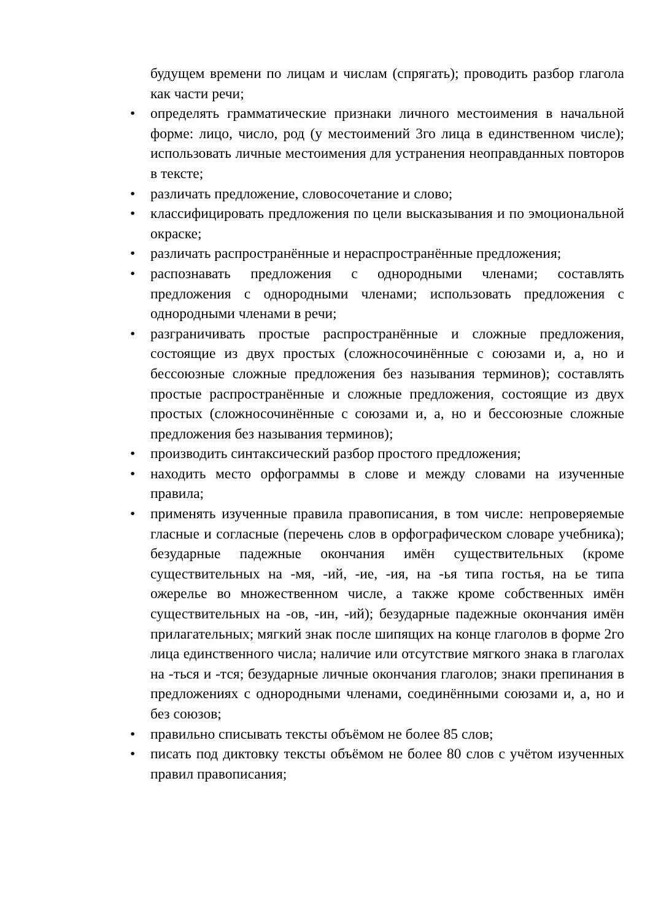будущем времени по лицам и числам (спрягать); проводить разбор глагола как части речи;
• определять грамматические признаки личного местоимения в начальной форме: лицо, число, род (у местоимений 3го лица в единственном числе); использовать личные местоимения для устранения неоправданных повторов в тексте;
• различать предложение, словосочетание и слово;
• классифицировать предложения по цели высказывания и по эмоциональной окраске;
• различать распространённые и нераспространённые предложения;
• распознавать предложения с однородными членами; составлять предложения с однородными членами; использовать предложения с однородными членами в речи;
• разграничивать простые распространённые и сложные предложения, состоящие из двух простых (сложносочинённые с союзами и, а, но и бессоюзные сложные предложения без называния терминов); составлять простые распространённые и сложные предложения, состоящие из двух простых (сложносочинённые с союзами и, а, но и бессоюзные сложные предложения без называния терминов);
• производить синтаксический разбор простого предложения;
• находить место орфограммы в слове и между словами на изученные правила;
• применять изученные правила правописания, в том числе: непроверяемые гласные и согласные (перечень слов в орфографическом словаре учебника); безударные падежные окончания имён существительных (кроме существительных на -мя, -ий, -ие, -ия, на -ья типа гостья, на ье типа ожерелье во множественном числе, а также кроме собственных имён существительных на -ов, -ин, -ий); безударные падежные окончания имён прилагательных; мягкий знак после шипящих на конце глаголов в форме 2го лица единственного числа; наличие или отсутствие мягкого знака в глаголах на -ться и -тся; безударные личные окончания глаголов; знаки препинания в предложениях с однородными членами, соединёнными союзами и, а, но и без союзов;
• правильно списывать тексты объёмом не более 85 слов;
• писать под диктовку тексты объёмом не более 80 слов с учётом изученных правил правописания;